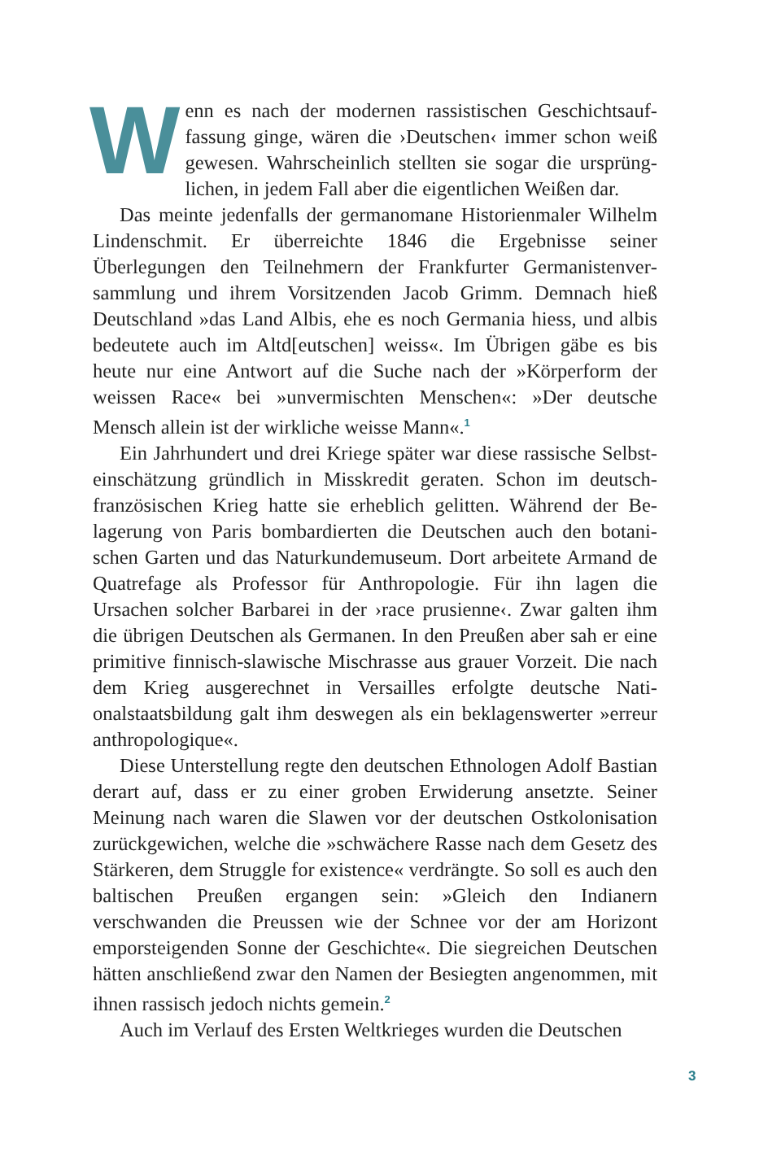Wenn es nach der modernen rassistischen Geschichtsauf­fassung ginge, wären die ›Deutschen‹ immer schon weiß gewesen. Wahrscheinlich stellten sie sogar die ursprüng­lichen, in jedem Fall aber die eigentlichen Weißen dar.
Das meinte jedenfalls der germanomane Historienmaler Wil­helm Lindenschmit. Er überreichte 1846 die Ergebnisse seiner Überlegungen den Teilnehmern der Frankfurter Germanistenver­sammlung und ihrem Vorsitzenden Jacob Grimm. Demnach hieß Deutschland »das Land Albis, ehe es noch Germania hiess, und albis bedeutete auch im Altd[eutschen] weiss«. Im Übrigen gäbe es bis heute nur eine Antwort auf die Suche nach der »Körperform der weissen Race« bei »unvermischten Menschen«: »Der deutsche Mensch allein ist der wirkliche weisse Mann«.<sup>1</sup>
Ein Jahrhundert und drei Kriege später war diese rassische Selbst­einschätzung gründlich in Misskredit geraten. Schon im deutsch-französischen Krieg hatte sie erheblich gelitten. Während der Be­lagerung von Paris bombardierten die Deutschen auch den botani­schen Garten und das Naturkundemuseum. Dort arbeitete Armand de Quatrefage als Professor für Anthropologie. Für ihn lagen die Ursachen solcher Barbarei in der ›race prusienne‹. Zwar galten ihm die übrigen Deutschen als Germanen. In den Preußen aber sah er eine primitive finnisch-slawische Mischrasse aus grauer Vorzeit. Die nach dem Krieg ausgerechnet in Versailles erfolgte deutsche Nati­onalstaatsbildung galt ihm deswegen als ein beklagenswerter »er­reur anthropologique«.
Diese Unterstellung regte den deutschen Ethnologen Adolf Bas­tian derart auf, dass er zu einer groben Erwiderung ansetzte. Sei­ner Meinung nach waren die Slawen vor der deutschen Ostkoloni­sation zurückgewichen, welche die »schwächere Rasse nach dem Gesetz des Stärkeren, dem Struggle for existence« verdrängte. So soll es auch den baltischen Preußen ergangen sein: »Gleich den Indianern verschwanden die Preussen wie der Schnee vor der am Horizont emporsteigenden Sonne der Geschichte«. Die siegreichen Deutschen hätten anschließend zwar den Namen der Besiegten an­genommen, mit ihnen rassisch jedoch nichts gemein.<sup>2</sup>
Auch im Verlauf des Ersten Weltkrieges wurden die Deutschen
3